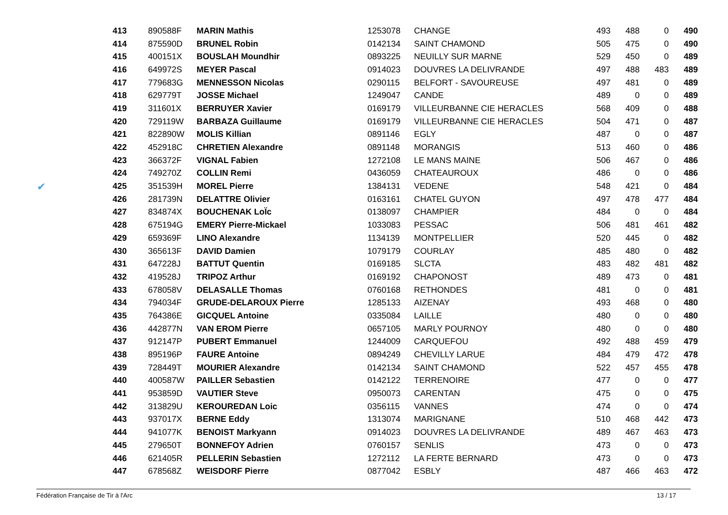✔
| 413 | 890588F | MARIN Mathis | 1253078 | CHANGE | 493 | 488 | 0 | 490 |
| 414 | 875590D | BRUNEL Robin | 0142134 | SAINT CHAMOND | 505 | 475 | 0 | 490 |
| 415 | 400151X | BOUSLAH Moundhir | 0893225 | NEUILLY SUR MARNE | 529 | 450 | 0 | 489 |
| 416 | 649972S | MEYER Pascal | 0914023 | DOUVRES LA DELIVRANDE | 497 | 488 | 483 | 489 |
| 417 | 779683G | MENNESSON Nicolas | 0290115 | BELFORT - SAVOUREUSE | 497 | 481 | 0 | 489 |
| 418 | 629779T | JOSSE Michael | 1249047 | CANDE | 489 | 0 | 0 | 489 |
| 419 | 311601X | BERRUYER Xavier | 0169179 | VILLEURBANNE CIE HERACLES | 568 | 409 | 0 | 488 |
| 420 | 729119W | BARBAZA Guillaume | 0169179 | VILLEURBANNE CIE HERACLES | 504 | 471 | 0 | 487 |
| 421 | 822890W | MOLIS Killian | 0891146 | EGLY | 487 | 0 | 0 | 487 |
| 422 | 452918C | CHRETIEN Alexandre | 0891148 | MORANGIS | 513 | 460 | 0 | 486 |
| 423 | 366372F | VIGNAL Fabien | 1272108 | LE MANS MAINE | 506 | 467 | 0 | 486 |
| 424 | 749270Z | COLLIN Remi | 0436059 | CHATEAUROUX | 486 | 0 | 0 | 486 |
| 425 | 351539H | MOREL Pierre | 1384131 | VEDENE | 548 | 421 | 0 | 484 |
| 426 | 281739N | DELATTRE Olivier | 0163161 | CHATEL GUYON | 497 | 478 | 477 | 484 |
| 427 | 834874X | BOUCHENAK LoÏc | 0138097 | CHAMPIER | 484 | 0 | 0 | 484 |
| 428 | 675194G | EMERY Pierre-Mickael | 1033083 | PESSAC | 506 | 481 | 461 | 482 |
| 429 | 659369F | LINO Alexandre | 1134139 | MONTPELLIER | 520 | 445 | 0 | 482 |
| 430 | 365613F | DAVID Damien | 1079179 | COURLAY | 485 | 480 | 0 | 482 |
| 431 | 647228J | BATTUT Quentin | 0169185 | SLCTA | 483 | 482 | 481 | 482 |
| 432 | 419528J | TRIPOZ Arthur | 0169192 | CHAPONOST | 489 | 473 | 0 | 481 |
| 433 | 678058V | DELASALLE Thomas | 0760168 | RETHONDES | 481 | 0 | 0 | 481 |
| 434 | 794034F | GRUDE-DELAROUX Pierre | 1285133 | AIZENAY | 493 | 468 | 0 | 480 |
| 435 | 764386E | GICQUEL Antoine | 0335084 | LAILLE | 480 | 0 | 0 | 480 |
| 436 | 442877N | VAN EROM Pierre | 0657105 | MARLY POURNOY | 480 | 0 | 0 | 480 |
| 437 | 912147P | PUBERT Emmanuel | 1244009 | CARQUEFOU | 492 | 488 | 459 | 479 |
| 438 | 895196P | FAURE Antoine | 0894249 | CHEVILLY LARUE | 484 | 479 | 472 | 478 |
| 439 | 728449T | MOURIER Alexandre | 0142134 | SAINT CHAMOND | 522 | 457 | 455 | 478 |
| 440 | 400587W | PAILLER Sebastien | 0142122 | TERRENOIRE | 477 | 0 | 0 | 477 |
| 441 | 953859D | VAUTIER Steve | 0950073 | CARENTAN | 475 | 0 | 0 | 475 |
| 442 | 313829U | KEROUREDAN Loic | 0356115 | VANNES | 474 | 0 | 0 | 474 |
| 443 | 937017X | BERNE Eddy | 1313074 | MARIGNANE | 510 | 468 | 442 | 473 |
| 444 | 941077K | BENOIST Markyann | 0914023 | DOUVRES LA DELIVRANDE | 489 | 467 | 463 | 473 |
| 445 | 279650T | BONNEFOY Adrien | 0760157 | SENLIS | 473 | 0 | 0 | 473 |
| 446 | 621405R | PELLERIN Sebastien | 1272112 | LA FERTE BERNARD | 473 | 0 | 0 | 473 |
| 447 | 678568Z | WEISDORF Pierre | 0877042 | ESBLY | 487 | 466 | 463 | 472 |
Fédération Française de Tir à l'Arc 13 / 17